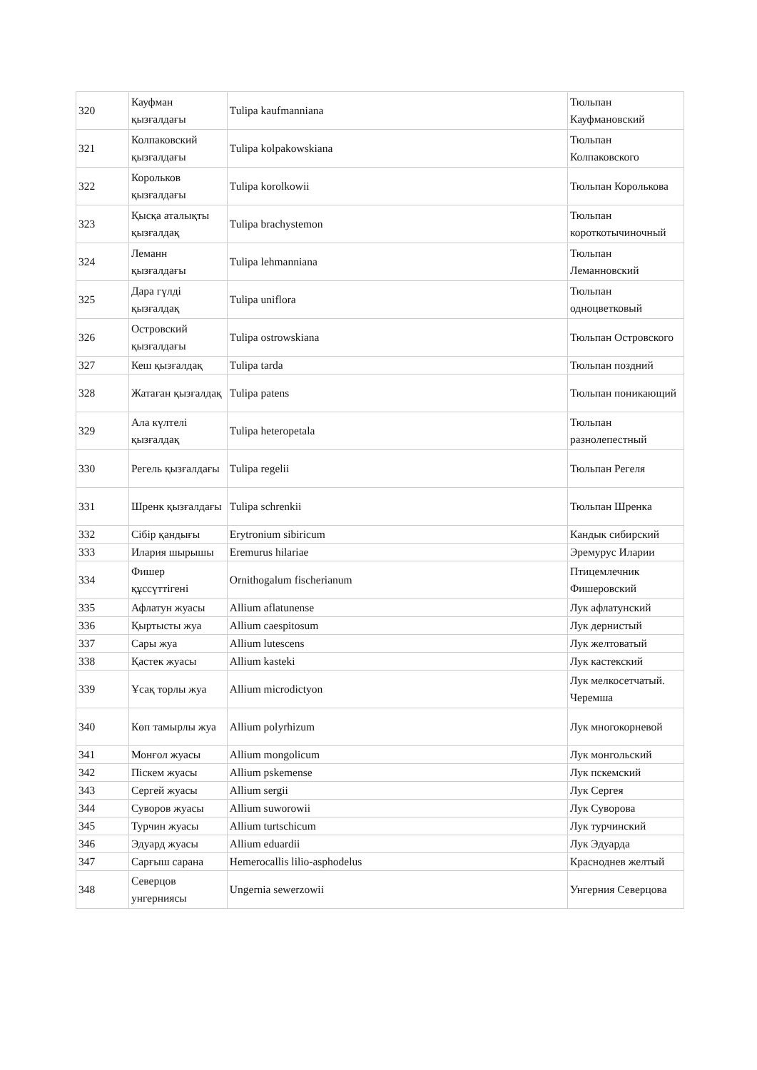| 320 | Кауфман қызғалдағы | Tulipa kaufmanniana | Тюльпан Кауфмановский |
| 321 | Колпаковский қызғалдағы | Tulipa kolpakowskiana | Тюльпан Колпаковского |
| 322 | Корольков қызғалдағы | Tulipa korolkowii | Тюльпан Королькова |
| 323 | Қысқа аталықты қызғалдақ | Tulipa brachystemon | Тюльпан короткотычиночный |
| 324 | Леманн қызғалдағы | Tulipa lehmanniana | Тюльпан Леманновский |
| 325 | Дара гүлді қызғалдақ | Tulipa uniflora | Тюльпан одноцветковый |
| 326 | Островский қызғалдағы | Tulipa ostrowskiana | Тюльпан Островского |
| 327 | Кеш қызғалдақ | Tulipa tarda | Тюльпан поздний |
| 328 | Жатаған қызғалдақ | Tulipa patens | Тюльпан поникающий |
| 329 | Ала күлтелі қызғалдақ | Tulipa heteropetala | Тюльпан разнолепестный |
| 330 | Регель қызғалдағы | Tulipa regelii | Тюльпан Регеля |
| 331 | Шренк қызғалдағы | Tulipa schrenkii | Тюльпан Шренка |
| 332 | Сібір қандығы | Erytronium sibiricum | Кандык сибирский |
| 333 | Илария шырышы | Eremurus hilariae | Эремурус Иларии |
| 334 | Фишер құссүттігені | Ornithogalum fischerianum | Птицемлечник Фишеровский |
| 335 | Афлатун жуасы | Allium aflatunense | Лук афлатунский |
| 336 | Қыртысты жуа | Allium caespitosum | Лук дернистый |
| 337 | Сары жуа | Allium lutescens | Лук желтоватый |
| 338 | Қастек жуасы | Allium kasteki | Лук кастекский |
| 339 | Ұсақ торлы жуа | Allium microdictyon | Лук мелкосетчатый. Черемша |
| 340 | Көп тамырлы жуа | Allium polyrhizum | Лук многокорневой |
| 341 | Монғол жуасы | Allium mongolicum | Лук монгольский |
| 342 | Піскем жуасы | Allium pskemense | Лук пскемский |
| 343 | Сергей жуасы | Allium sergii | Лук Сергея |
| 344 | Суворов жуасы | Allium suworowii | Лук Суворова |
| 345 | Турчин жуасы | Allium turtschicum | Лук турчинский |
| 346 | Эдуард жуасы | Allium eduardii | Лук Эдуарда |
| 347 | Сарғыш сарана | Hemerocallis lilio-asphodelus | Красноднев желтый |
| 348 | Северцов унгерниясы | Ungernia sewerzowii | Унгерния Северцова |